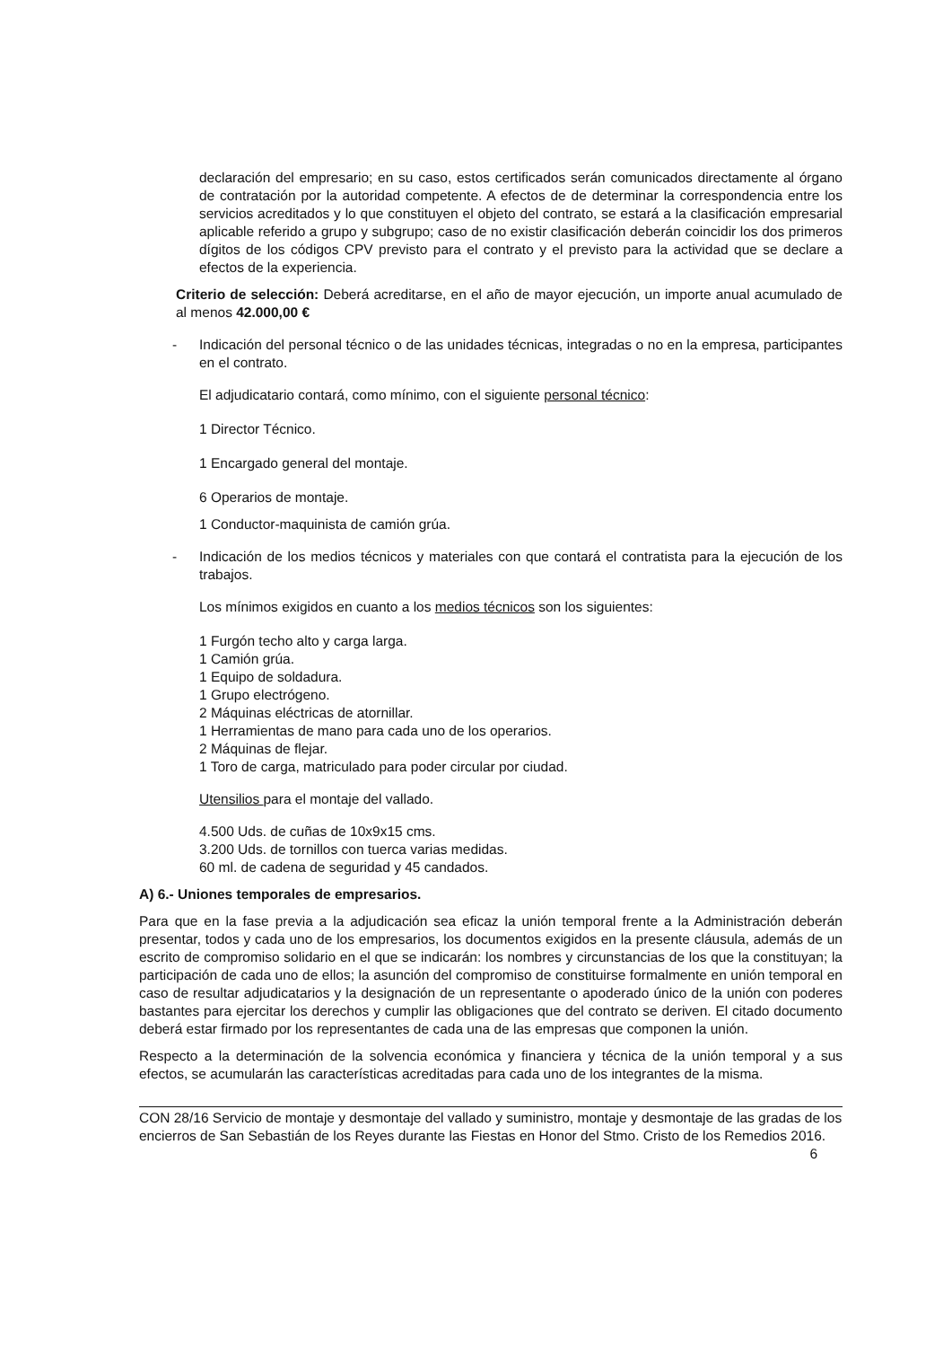declaración del empresario; en su caso, estos certificados serán comunicados directamente al órgano de contratación por la autoridad competente. A efectos de de determinar la correspondencia entre los servicios acreditados y lo que constituyen el objeto del contrato, se estará a la clasificación empresarial aplicable referido a grupo y subgrupo; caso de no existir clasificación deberán coincidir los dos primeros dígitos de los códigos CPV previsto para el contrato y el previsto para la actividad que se declare a efectos de la experiencia.
Criterio de selección: Deberá acreditarse, en el año de mayor ejecución, un importe anual acumulado de al menos 42.000,00 €
- Indicación del personal técnico o de las unidades técnicas, integradas o no en la empresa, participantes en el contrato.
El adjudicatario contará, como mínimo, con el siguiente personal técnico:
1 Director Técnico.
1 Encargado general del montaje.
6 Operarios de montaje.
1 Conductor-maquinista de camión grúa.
- Indicación de los medios técnicos y materiales con que contará el contratista para la ejecución de los trabajos.
Los mínimos exigidos en cuanto a los medios técnicos son los siguientes:
1 Furgón techo alto y carga larga.
1 Camión grúa.
1 Equipo de soldadura.
1 Grupo electrógeno.
2 Máquinas eléctricas de atornillar.
1 Herramientas de mano para cada uno de los operarios.
2 Máquinas de flejar.
1 Toro de carga, matriculado para poder circular por ciudad.
Utensilios para el montaje del vallado.
4.500 Uds. de cuñas de 10x9x15 cms.
3.200 Uds. de tornillos con tuerca varias medidas.
60 ml. de cadena de seguridad y 45 candados.
A) 6.- Uniones temporales de empresarios.
Para que en la fase previa a la adjudicación sea eficaz la unión temporal frente a la Administración deberán presentar, todos y cada uno de los empresarios, los documentos exigidos en la presente cláusula, además de un escrito de compromiso solidario en el que se indicarán: los nombres y circunstancias de los que la constituyan; la participación de cada uno de ellos; la asunción del compromiso de constituirse formalmente en unión temporal en caso de resultar adjudicatarios y la designación de un representante o apoderado único de la unión con poderes bastantes para ejercitar los derechos y cumplir las obligaciones que del contrato se deriven. El citado documento deberá estar firmado por los representantes de cada una de las empresas que componen la unión.
Respecto a la determinación de la solvencia económica y financiera y técnica de la unión temporal y a sus efectos, se acumularán las características acreditadas para cada uno de los integrantes de la misma.
CON 28/16 Servicio de montaje y desmontaje del vallado y suministro, montaje y desmontaje de las gradas de los encierros de San Sebastián de los Reyes durante las Fiestas en Honor del Stmo. Cristo de los Remedios 2016. 6